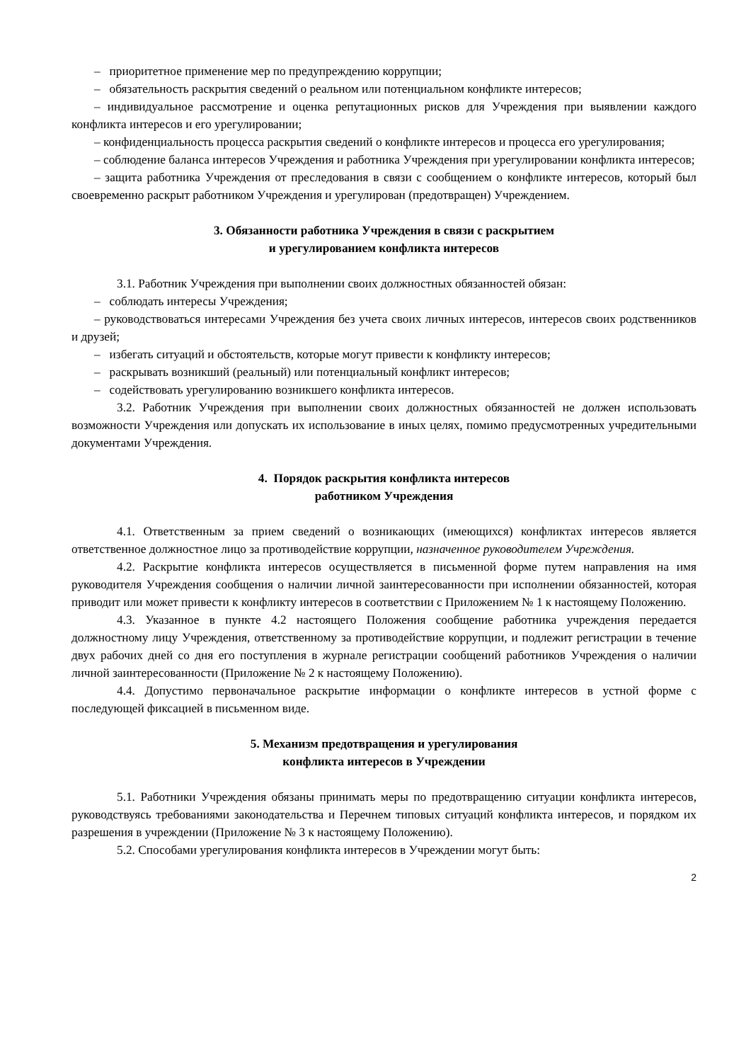– приоритетное применение мер по предупреждению коррупции;
– обязательность раскрытия сведений о реальном или потенциальном конфликте интересов;
– индивидуальное рассмотрение и оценка репутационных рисков для Учреждения при выявлении каждого конфликта интересов и его урегулировании;
– конфиденциальность процесса раскрытия сведений о конфликте интересов и процесса его урегулирования;
– соблюдение баланса интересов Учреждения и работника Учреждения при урегулировании конфликта интересов;
– защита работника Учреждения от преследования в связи с сообщением о конфликте интересов, который был своевременно раскрыт работником Учреждения и урегулирован (предотвращен) Учреждением.
3. Обязанности работника Учреждения в связи с раскрытием
и урегулированием конфликта интересов
3.1. Работник Учреждения при выполнении своих должностных обязанностей обязан:
– соблюдать интересы Учреждения;
– руководствоваться интересами Учреждения без учета своих личных интересов, интересов своих родственников и друзей;
– избегать ситуаций и обстоятельств, которые могут привести к конфликту интересов;
– раскрывать возникший (реальный) или потенциальный конфликт интересов;
– содействовать урегулированию возникшего конфликта интересов.
3.2. Работник Учреждения при выполнении своих должностных обязанностей не должен использовать возможности Учреждения или допускать их использование в иных целях, помимо предусмотренных учредительными документами Учреждения.
4. Порядок раскрытия конфликта интересов
работником Учреждения
4.1. Ответственным за прием сведений о возникающих (имеющихся) конфликтах интересов является ответственное должностное лицо за противодействие коррупции, назначенное руководителем Учреждения.
4.2. Раскрытие конфликта интересов осуществляется в письменной форме путем направления на имя руководителя Учреждения сообщения о наличии личной заинтересованности при исполнении обязанностей, которая приводит или может привести к конфликту интересов в соответствии с Приложением № 1 к настоящему Положению.
4.3. Указанное в пункте 4.2 настоящего Положения сообщение работника учреждения передается должностному лицу Учреждения, ответственному за противодействие коррупции, и подлежит регистрации в течение двух рабочих дней со дня его поступления в журнале регистрации сообщений работников Учреждения о наличии личной заинтересованности (Приложение № 2 к настоящему Положению).
4.4. Допустимо первоначальное раскрытие информации о конфликте интересов в устной форме с последующей фиксацией в письменном виде.
5. Механизм предотвращения и урегулирования
конфликта интересов в Учреждении
5.1. Работники Учреждения обязаны принимать меры по предотвращению ситуации конфликта интересов, руководствуясь требованиями законодательства и Перечнем типовых ситуаций конфликта интересов, и порядком их разрешения в учреждении (Приложение № 3 к настоящему Положению).
5.2. Способами урегулирования конфликта интересов в Учреждении могут быть:
2